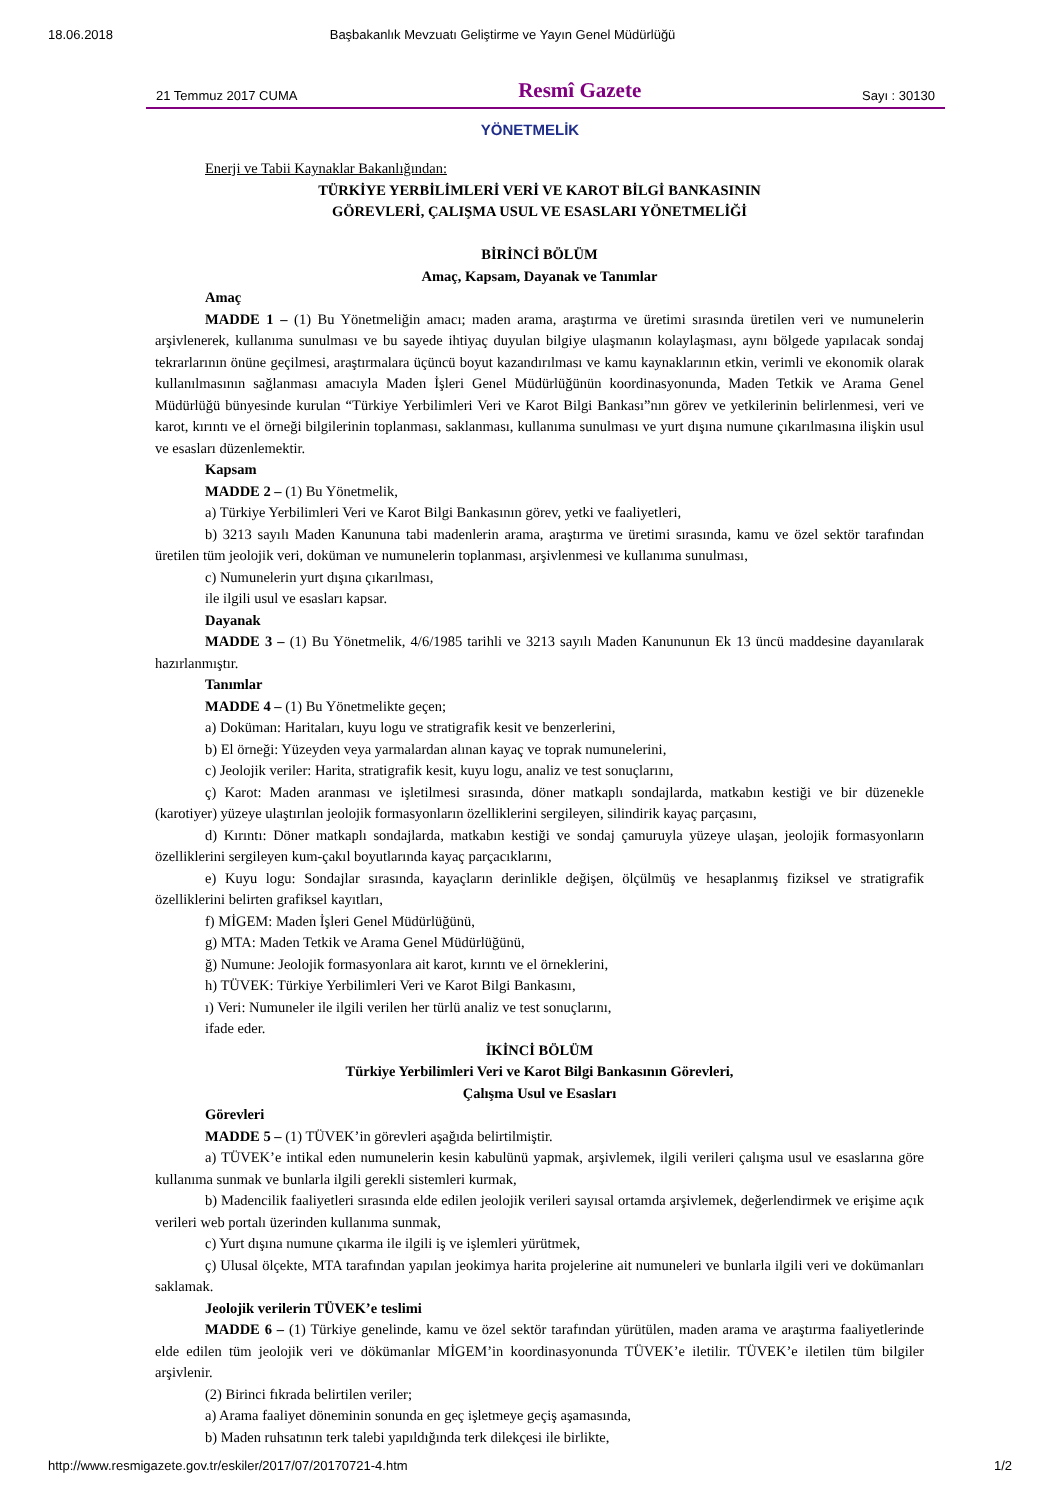18.06.2018 Başbakanlık Mevzuatı Geliştirme ve Yayın Genel Müdürlüğü
21 Temmuz 2017 CUMA Resmî Gazete Sayı : 30130
YÖNETMELİK
Enerji ve Tabii Kaynaklar Bakanlığından:
TÜRKİYE YERBİLİMLERİ VERİ VE KAROT BİLGİ BANKASININ
GÖREVLERİ, ÇALIŞMA USUL VE ESASLARI YÖNETMELİĞİ
BİRİNCİ BÖLÜM
Amaç, Kapsam, Dayanak ve Tanımlar
Amaç
MADDE 1 – (1) Bu Yönetmeliğin amacı; maden arama, araştırma ve üretimi sırasında üretilen veri ve numunelerin arşivlenerek, kullanıma sunulması ve bu sayede ihtiyaç duyulan bilgiye ulaşmanın kolaylaşması, aynı bölgede yapılacak sondaj tekrarlarının önüne geçilmesi, araştırmalara üçüncü boyut kazandırılması ve kamu kaynaklarının etkin, verimli ve ekonomik olarak kullanılmasının sağlanması amacıyla Maden İşleri Genel Müdürlüğünün koordinasyonunda, Maden Tetkik ve Arama Genel Müdürlüğü bünyesinde kurulan “Türkiye Yerbilimleri Veri ve Karot Bilgi Bankası”nın görev ve yetkilerinin belirlenmesi, veri ve karot, kırıntı ve el örneği bilgilerinin toplanması, saklanması, kullanıma sunulması ve yurt dışına numune çıkarılmasına ilişkin usul ve esasları düzenlemektir.
Kapsam
MADDE 2 – (1) Bu Yönetmelik,
a) Türkiye Yerbilimleri Veri ve Karot Bilgi Bankasının görev, yetki ve faaliyetleri,
b) 3213 sayılı Maden Kanununa tabi madenlerin arama, araştırma ve üretimi sırasında, kamu ve özel sektör tarafından üretilen tüm jeolojik veri, doküman ve numunelerin toplanması, arşivlenmesi ve kullanıma sunulması,
c) Numunelerin yurt dışına çıkarılması,
ile ilgili usul ve esasları kapsar.
Dayanak
MADDE 3 – (1) Bu Yönetmelik, 4/6/1985 tarihli ve 3213 sayılı Maden Kanununun Ek 13 üncü maddesine dayanılarak hazırlanmıştır.
Tanımlar
MADDE 4 – (1) Bu Yönetmelikte geçen;
a) Doküman: Haritaları, kuyu logu ve stratigrafik kesit ve benzerlerini,
b) El örneği: Yüzeyden veya yarmalardan alınan kayaç ve toprak numunelerini,
c) Jeolojik veriler: Harita, stratigrafik kesit, kuyu logu, analiz ve test sonuçlarını,
ç) Karot: Maden aranması ve işletilmesi sırasında, döner matkaplı sondajlarda, matkabın kestiği ve bir düzenekle (karotiyer) yüzeye ulaştırılan jeolojik formasyonların özelliklerini sergileyen, silindirik kayaç parçasını,
d) Kırıntı: Döner matkaplı sondajlarda, matkabın kestiği ve sondaj çamuruyla yüzeye ulaşan, jeolojik formasyonların özelliklerini sergileyen kum-çakıl boyutlarında kayaç parçacıklarını,
e) Kuyu logu: Sondajlar sırasında, kayaçların derinlikle değişen, ölçülmüş ve hesaplanmış fiziksel ve stratigrafik özelliklerini belirten grafiksel kayıtları,
f) MİGEM: Maden İşleri Genel Müdürlüğünü,
g) MTA: Maden Tetkik ve Arama Genel Müdürlüğünü,
ğ) Numune: Jeolojik formasyonlara ait karot, kırıntı ve el örneklerini,
h) TÜVEK: Türkiye Yerbilimleri Veri ve Karot Bilgi Bankasını,
ı) Veri: Numuneler ile ilgili verilen her türlü analiz ve test sonuçlarını,
ifade eder.
İKİNCİ BÖLÜM
Türkiye Yerbilimleri Veri ve Karot Bilgi Bankasının Görevleri,
Çalışma Usul ve Esasları
Görevleri
MADDE 5 – (1) TÜVEK’in görevleri aşağıda belirtilmiştir.
a) TÜVEK’e intikal eden numunelerin kesin kabulünü yapmak, arşivlemek, ilgili verileri çalışma usul ve esaslarına göre kullanıma sunmak ve bunlarla ilgili gerekli sistemleri kurmak,
b) Madencilik faaliyetleri sırasında elde edilen jeolojik verileri sayısal ortamda arşivlemek, değerlendirmek ve erişime açık verileri web portalı üzerinden kullanıma sunmak,
c) Yurt dışına numune çıkarma ile ilgili iş ve işlemleri yürütmek,
ç) Ulusal ölçekte, MTA tarafından yapılan jeokimya harita projelerine ait numuneleri ve bunlarla ilgili veri ve dokümanları saklamak.
Jeolojik verilerin TÜVEK’e teslimi
MADDE 6 – (1) Türkiye genelinde, kamu ve özel sektör tarafından yürütülen, maden arama ve araştırma faaliyetlerinde elde edilen tüm jeolojik veri ve dökümanlar MİGEM’in koordinasyonunda TÜVEK’e iletilir. TÜVEK’e iletilen tüm bilgiler arşivlenir.
(2) Birinci fıkrada belirtilen veriler;
a) Arama faaliyet döneminin sonunda en geç işletmeye geçiş aşamasında,
b) Maden ruhsatının terk talebi yapıldığında terk dilekçesi ile birlikte,
http://www.resmigazete.gov.tr/eskiler/2017/07/20170721-4.htm 1/2